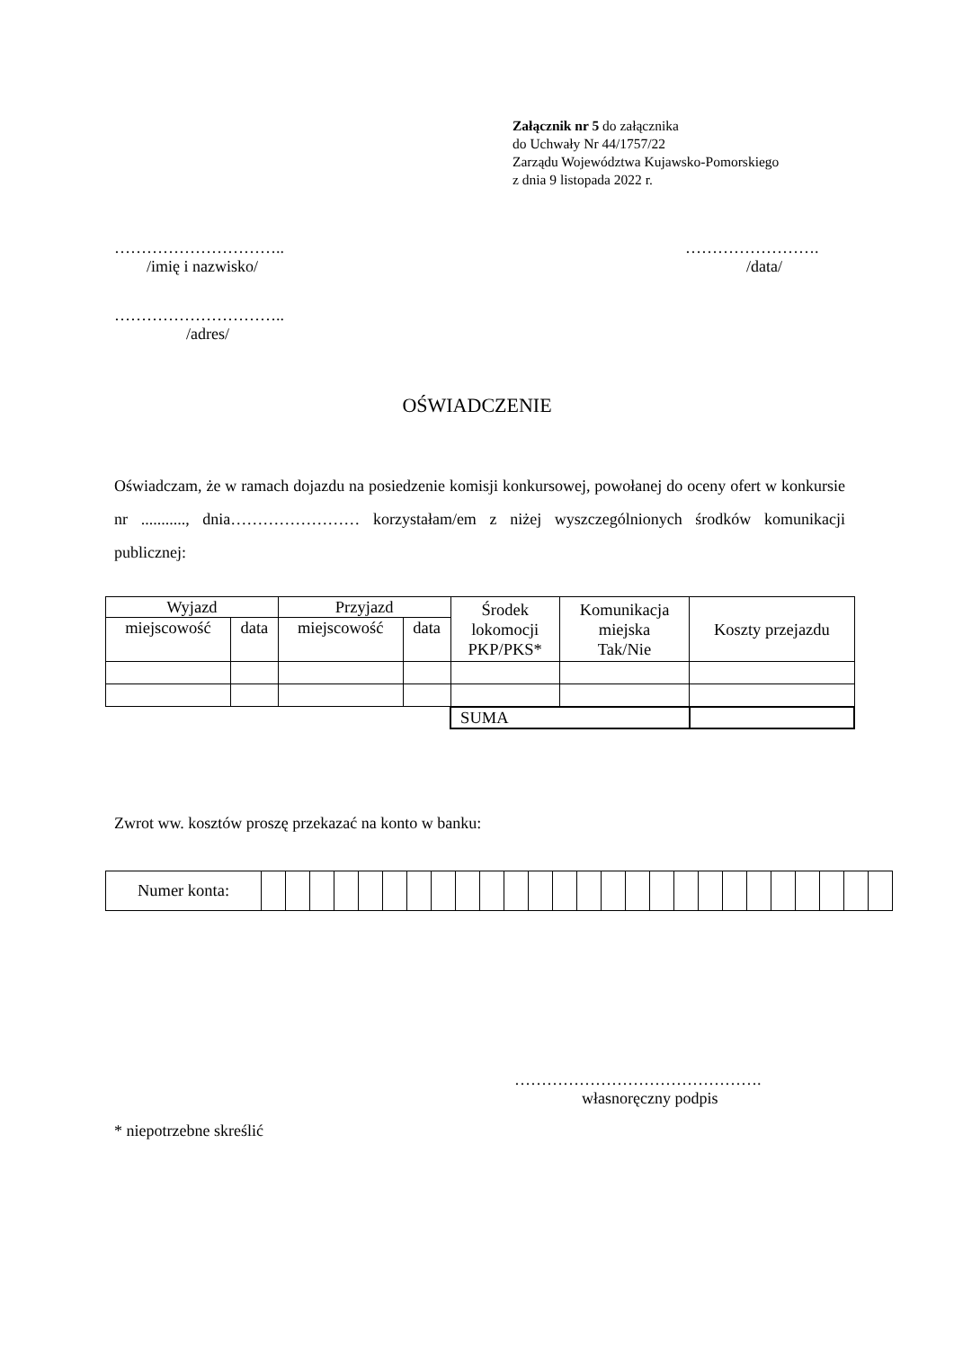Załącznik nr 5 do załącznika
do Uchwały Nr 44/1757/22
Zarządu Województwa Kujawsko-Pomorskiego
z dnia 9 listopada 2022 r.
…………………………..
/imię i nazwisko/
…………………….
/data/
…………………………..
/adres/
OŚWIADCZENIE
Oświadczam, że w ramach dojazdu na posiedzenie komisji konkursowej, powołanej do oceny ofert w konkursie nr ..........., dnia…………………… korzystałam/em z niżej wyszczególnionych środków komunikacji publicznej:
| Wyjazd | | Przyjazd | | Środek lokomocji PKP/PKS* | Komunikacja miejska Tak/Nie | Koszty przejazdu |
| miejscowość | data | miejscowość | data | | | |
| | | | | SUMA | | |
Zwrot ww. kosztów proszę przekazać na konto w banku:
| Numer konta: | | | | | | | | | | | | | | | | | | | | | | | | | | |
……………………………………….
własnoręczny podpis
* niepotrzebne skreślić